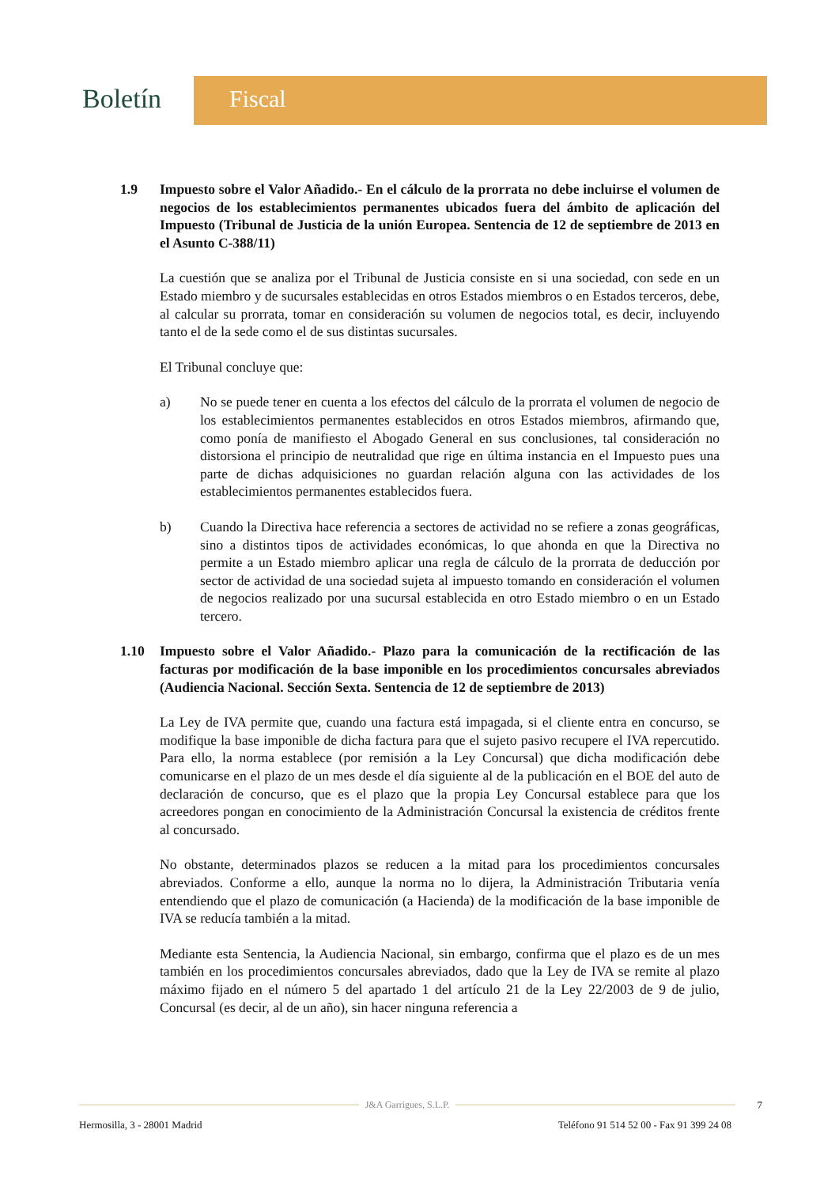Boletín Fiscal
1.9 Impuesto sobre el Valor Añadido.- En el cálculo de la prorrata no debe incluirse el volumen de negocios de los establecimientos permanentes ubicados fuera del ámbito de aplicación del Impuesto (Tribunal de Justicia de la unión Europea. Sentencia de 12 de septiembre de 2013 en el Asunto C-388/11)
La cuestión que se analiza por el Tribunal de Justicia consiste en si una sociedad, con sede en un Estado miembro y de sucursales establecidas en otros Estados miembros o en Estados terceros, debe, al calcular su prorrata, tomar en consideración su volumen de negocios total, es decir, incluyendo tanto el de la sede como el de sus distintas sucursales.
El Tribunal concluye que:
a) No se puede tener en cuenta a los efectos del cálculo de la prorrata el volumen de negocio de los establecimientos permanentes establecidos en otros Estados miembros, afirmando que, como ponía de manifiesto el Abogado General en sus conclusiones, tal consideración no distorsiona el principio de neutralidad que rige en última instancia en el Impuesto pues una parte de dichas adquisiciones no guardan relación alguna con las actividades de los establecimientos permanentes establecidos fuera.
b) Cuando la Directiva hace referencia a sectores de actividad no se refiere a zonas geográficas, sino a distintos tipos de actividades económicas, lo que ahonda en que la Directiva no permite a un Estado miembro aplicar una regla de cálculo de la prorrata de deducción por sector de actividad de una sociedad sujeta al impuesto tomando en consideración el volumen de negocios realizado por una sucursal establecida en otro Estado miembro o en un Estado tercero.
1.10 Impuesto sobre el Valor Añadido.- Plazo para la comunicación de la rectificación de las facturas por modificación de la base imponible en los procedimientos concursales abreviados (Audiencia Nacional. Sección Sexta. Sentencia de 12 de septiembre de 2013)
La Ley de IVA permite que, cuando una factura está impagada, si el cliente entra en concurso, se modifique la base imponible de dicha factura para que el sujeto pasivo recupere el IVA repercutido. Para ello, la norma establece (por remisión a la Ley Concursal) que dicha modificación debe comunicarse en el plazo de un mes desde el día siguiente al de la publicación en el BOE del auto de declaración de concurso, que es el plazo que la propia Ley Concursal establece para que los acreedores pongan en conocimiento de la Administración Concursal la existencia de créditos frente al concursado.
No obstante, determinados plazos se reducen a la mitad para los procedimientos concursales abreviados. Conforme a ello, aunque la norma no lo dijera, la Administración Tributaria venía entendiendo que el plazo de comunicación (a Hacienda) de la modificación de la base imponible de IVA se reducía también a la mitad.
Mediante esta Sentencia, la Audiencia Nacional, sin embargo, confirma que el plazo es de un mes también en los procedimientos concursales abreviados, dado que la Ley de IVA se remite al plazo máximo fijado en el número 5 del apartado 1 del artículo 21 de la Ley 22/2003 de 9 de julio, Concursal (es decir, al de un año), sin hacer ninguna referencia a
J&A Garrigues, S.L.P.
7
Hermosilla, 3 - 28001 Madrid Teléfono 91 514 52 00 - Fax 91 399 24 08